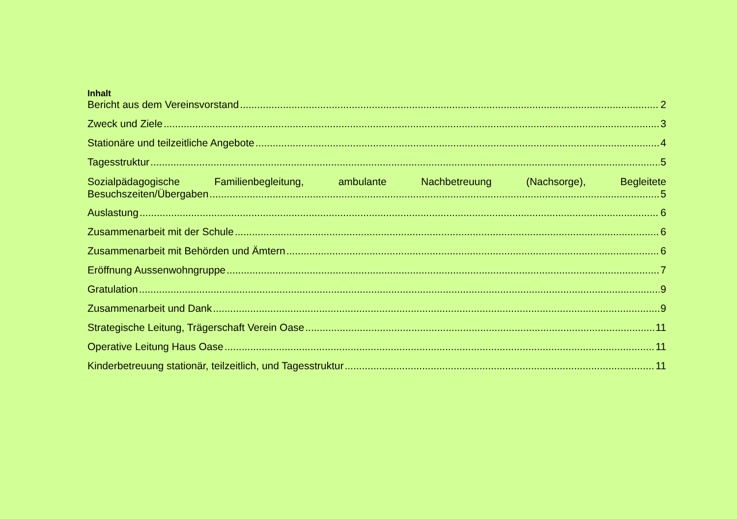Inhalt
Bericht aus dem Vereinsvorstand 2
Zweck und Ziele 3
Stationäre und teilzeitliche Angebote 4
Tagesstruktur 5
Sozialpädagogische Familienbegleitung, ambulante Nachbetreuung (Nachsorge), Begleitete
Besuchszeiten/Übergaben 5
Auslastung 6
Zusammenarbeit mit der Schule 6
Zusammenarbeit mit Behörden und Ämtern 6
Eröffnung Aussenwohngruppe 7
Gratulation 9
Zusammenarbeit und Dank 9
Strategische Leitung, Trägerschaft Verein Oase 11
Operative Leitung Haus Oase 11
Kinderbetreuung stationär, teilzeitlich, und Tagesstruktur 11